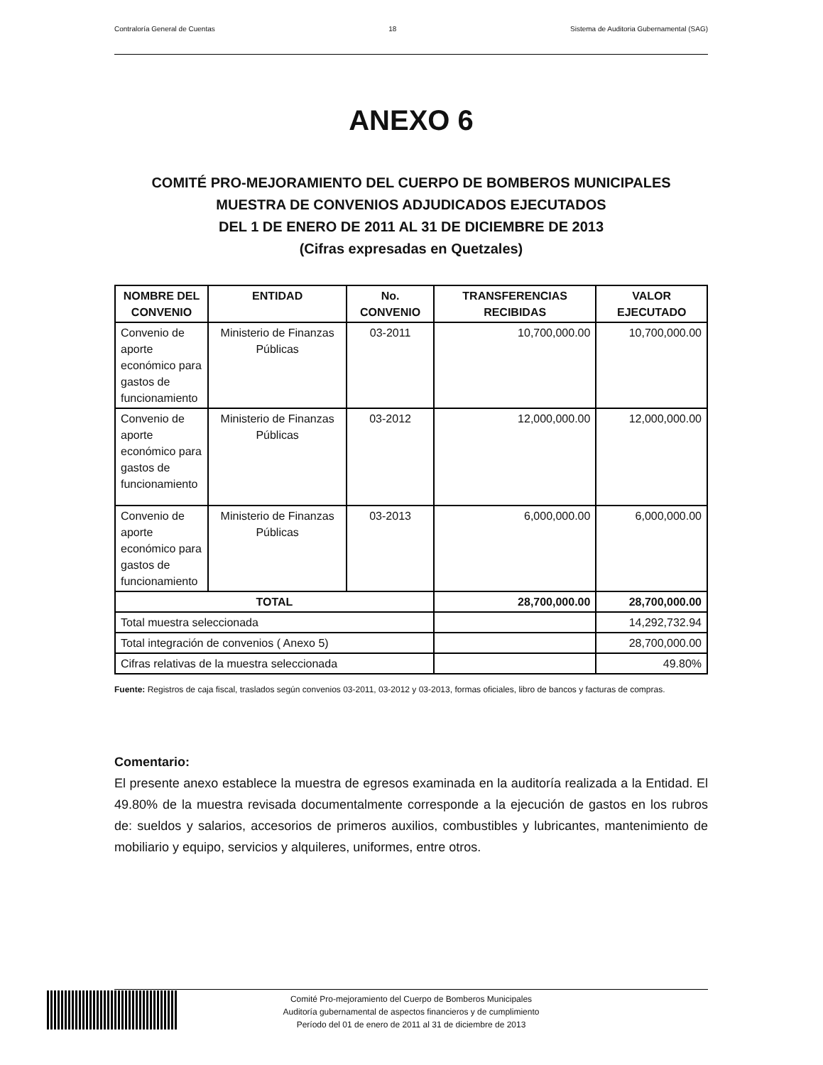Contraloría General de Cuentas 18 Sistema de Auditoria Gubernamental (SAG)
ANEXO 6
COMITÉ PRO-MEJORAMIENTO DEL CUERPO DE BOMBEROS MUNICIPALES
MUESTRA DE CONVENIOS ADJUDICADOS EJECUTADOS
DEL 1 DE ENERO DE 2011 AL 31 DE DICIEMBRE DE 2013
(Cifras expresadas en Quetzales)
| NOMBRE DEL CONVENIO | ENTIDAD | No. CONVENIO | TRANSFERENCIAS RECIBIDAS | VALOR EJECUTADO |
| --- | --- | --- | --- | --- |
| Convenio de aporte económico para gastos de funcionamiento | Ministerio de Finanzas Públicas | 03-2011 | 10,700,000.00 | 10,700,000.00 |
| Convenio de aporte económico para gastos de funcionamiento | Ministerio de Finanzas Públicas | 03-2012 | 12,000,000.00 | 12,000,000.00 |
| Convenio de aporte económico para gastos de funcionamiento | Ministerio de Finanzas Públicas | 03-2013 | 6,000,000.00 | 6,000,000.00 |
| TOTAL | | | 28,700,000.00 | 28,700,000.00 |
| Total muestra seleccionada | | | | 14,292,732.94 |
| Total integración de convenios ( Anexo 5) | | | | 28,700,000.00 |
| Cifras relativas de la muestra seleccionada | | | | 49.80% |
Fuente: Registros de caja fiscal, traslados según convenios 03-2011, 03-2012 y 03-2013, formas oficiales, libro de bancos y facturas de compras.
Comentario:
El presente anexo establece la muestra de egresos examinada en la auditoría realizada a la Entidad. El 49.80% de la muestra revisada documentalmente corresponde a la ejecución de gastos en los rubros de: sueldos y salarios, accesorios de primeros auxilios, combustibles y lubricantes, mantenimiento de mobiliario y equipo, servicios y alquileres, uniformes, entre otros.
Comité Pro-mejoramiento del Cuerpo de Bomberos Municipales
Auditoría gubernamental de aspectos financieros y de cumplimiento
Período del 01 de enero de 2011 al 31 de diciembre de 2013